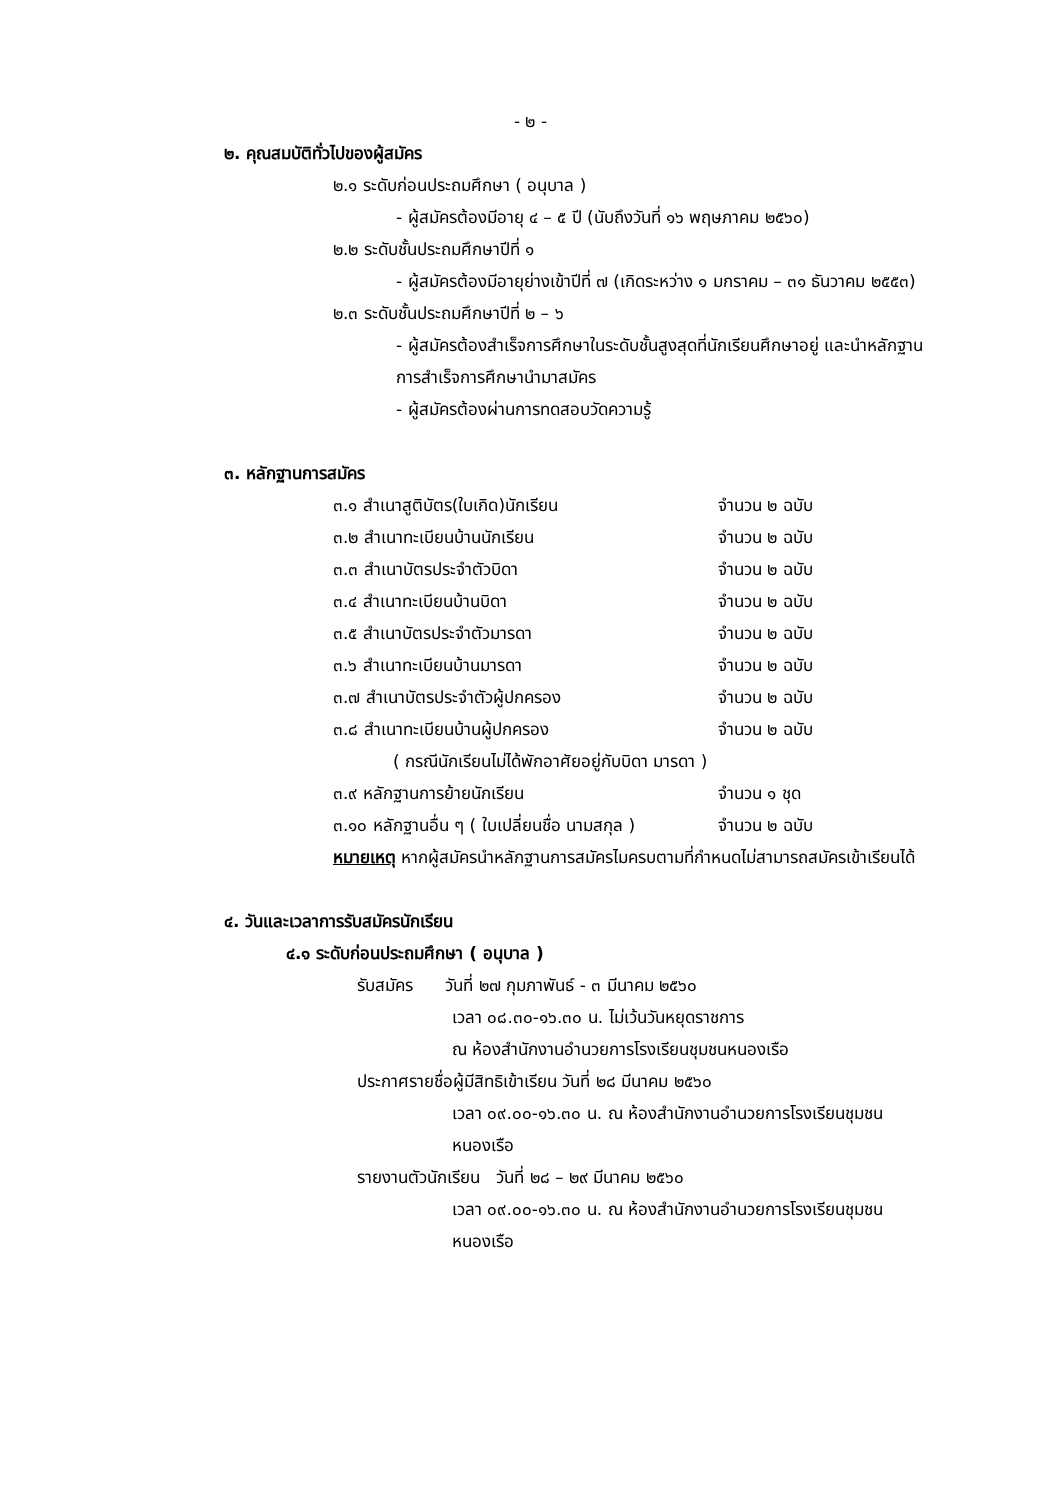- ๒ -
๒. คุณสมบัติทั่วไปของผู้สมัคร
๒.๑ ระดับก่อนประถมศึกษา ( อนุบาล )
- ผู้สมัครต้องมีอายุ ๔ – ๕ ปี (นับถึงวันที่ ๑๖ พฤษภาคม ๒๕๖๐)
๒.๒ ระดับชั้นประถมศึกษาปีที่ ๑
- ผู้สมัครต้องมีอายุย่างเข้าปีที่ ๗ (เกิดระหว่าง ๑ มกราคม – ๓๑ ธันวาคม ๒๕๕๓)
๒.๓ ระดับชั้นประถมศึกษาปีที่ ๒ – ๖
- ผู้สมัครต้องสำเร็จการศึกษาในระดับชั้นสูงสุดที่นักเรียนศึกษาอยู่ และนำหลักฐานการสำเร็จการศึกษานำมาสมัคร
- ผู้สมัครต้องผ่านการทดสอบวัดความรู้
๓. หลักฐานการสมัคร
| ๓.๑ สำเนาสูติบัตร(ใบเกิด)นักเรียน | จำนวน ๒ ฉบับ |
| ๓.๒ สำเนาทะเบียนบ้านนักเรียน | จำนวน ๒ ฉบับ |
| ๓.๓ สำเนาบัตรประจำตัวบิดา | จำนวน ๒ ฉบับ |
| ๓.๔ สำเนาทะเบียนบ้านบิดา | จำนวน ๒ ฉบับ |
| ๓.๕ สำเนาบัตรประจำตัวมารดา | จำนวน ๒ ฉบับ |
| ๓.๖ สำเนาทะเบียนบ้านมารดา | จำนวน ๒ ฉบับ |
| ๓.๗ สำเนาบัตรประจำตัวผู้ปกครอง | จำนวน ๒ ฉบับ |
| ๓.๘ สำเนาทะเบียนบ้านผู้ปกครอง | จำนวน ๒ ฉบับ |
| ( กรณีนักเรียนไม่ได้พักอาศัยอยู่กับบิดา มารดา ) | |
| ๓.๙ หลักฐานการย้ายนักเรียน | จำนวน ๑ ชุด |
| ๓.๑๐ หลักฐานอื่น ๆ ( ใบเปลี่ยนชื่อ นามสกุล ) | จำนวน ๒ ฉบับ |
หมายเหตุ หากผู้สมัครนำหลักฐานการสมัครไมครบตามที่กำหนดไม่สามารถสมัครเข้าเรียนได้
๔. วันและเวลาการรับสมัครนักเรียน
๔.๑ ระดับก่อนประถมศึกษา ( อนุบาล )
รับสมัคร วันที่ ๒๗ กุมภาพันธ์ - ๓ มีนาคม ๒๕๖๐
เวลา ๐๘.๓๐-๑๖.๓๐ น. ไม่เว้นวันหยุดราชการ
ณ ห้องสำนักงานอำนวยการโรงเรียนชุมชนหนองเรือ
ประกาศรายชื่อผู้มีสิทธิเข้าเรียน วันที่ ๒๘ มีนาคม ๒๕๖๐
เวลา ๐๙.๐๐-๑๖.๓๐ น. ณ ห้องสำนักงานอำนวยการโรงเรียนชุมชนหนองเรือ
รายงานตัวนักเรียน วันที่ ๒๘ – ๒๙ มีนาคม ๒๕๖๐
เวลา ๐๙.๐๐-๑๖.๓๐ น. ณ ห้องสำนักงานอำนวยการโรงเรียนชุมชนหนองเรือ